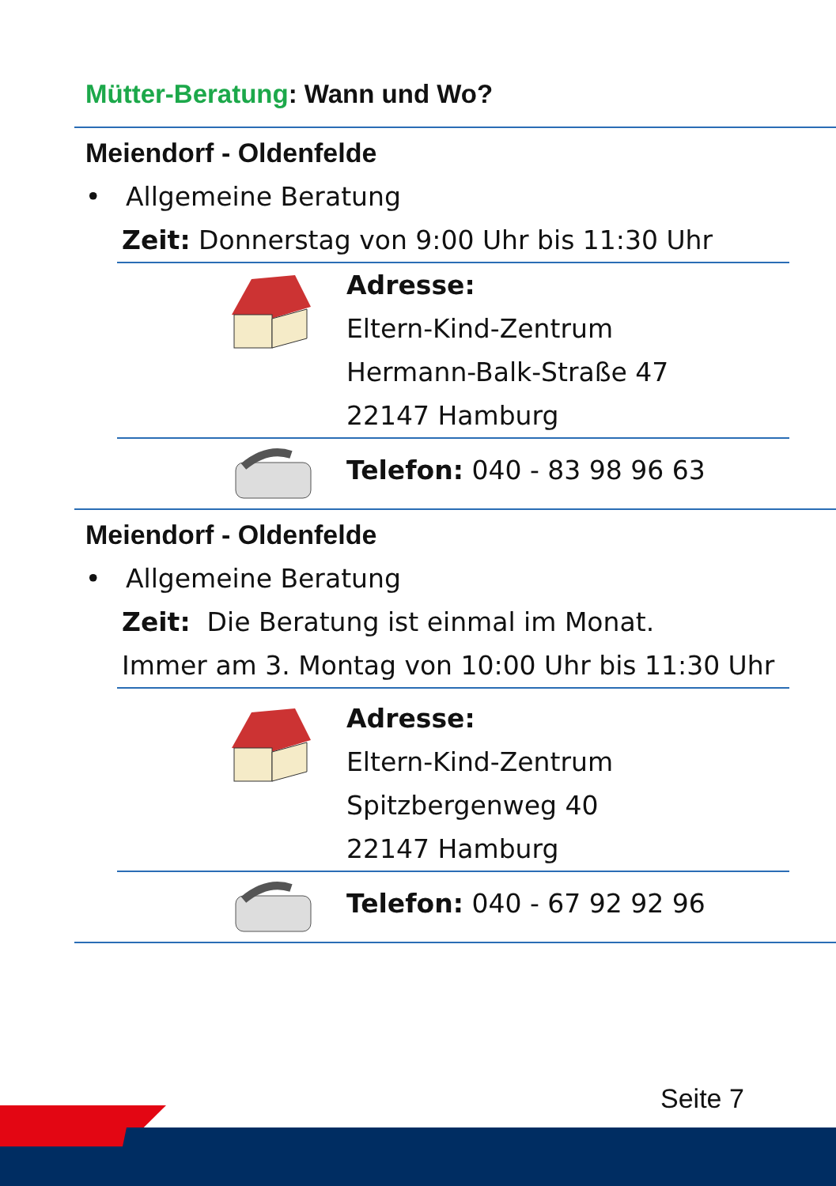Mütter-Beratung: Wann und Wo?
Meiendorf - Oldenfelde
• Allgemeine Beratung
Zeit: Donnerstag von 9:00 Uhr bis 11:30 Uhr
Adresse:
Eltern-Kind-Zentrum
Hermann-Balk-Straße 47
22147 Hamburg
Telefon: 040 - 83 98 96 63
Meiendorf - Oldenfelde
• Allgemeine Beratung
Zeit: Die Beratung ist einmal im Monat.
Immer am 3. Montag von 10:00 Uhr bis 11:30 Uhr
Adresse:
Eltern-Kind-Zentrum
Spitzbergenweg 40
22147 Hamburg
Telefon: 040 - 67 92 92 96
Seite 7